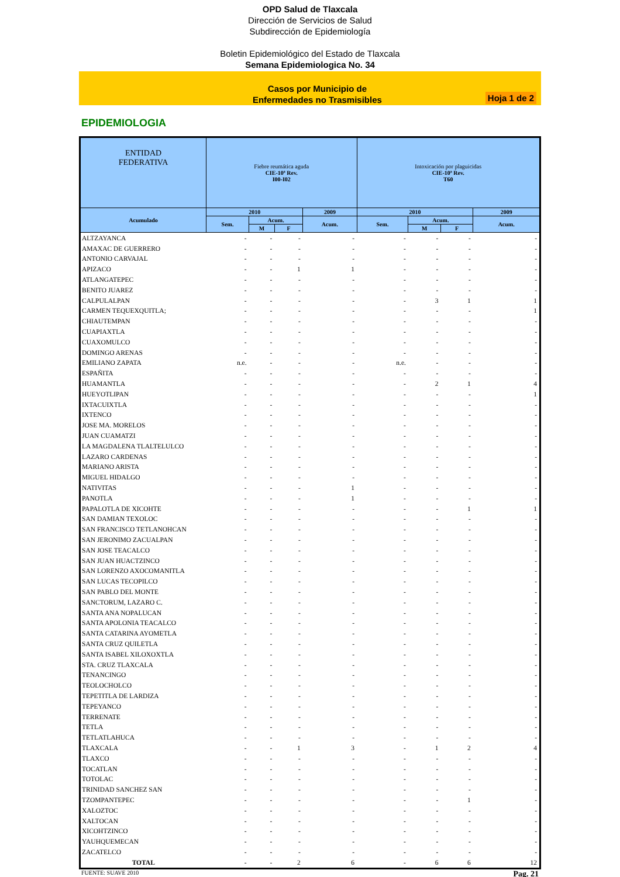OPD Salud de Tlaxcala
Dirección de Servicios de Salud
Subdirección de Epidemiología
Boletin Epidemiológico del Estado de Tlaxcala
Semana Epidemiologica No. 34
Casos por Municipio de
Enfermedades no Trasmisibles
Hoja 1 de 2
EPIDEMIOLOGIA
| ENTIDAD FEDERATIVA | Fiebre reumática aguda CIE-10ª Rev. I00-I02 | | | | Intoxicación por plaguicidas CIE-10ª Rev. T60 | | | |
| --- | --- | --- | --- | --- | --- | --- | --- | --- |
| Acumulado | 2010 | | | 2009 | 2010 | | | 2009 |
| | Sem. | Acum. | | Acum. | Sem. | Acum. | | Acum. |
| | | M | F | | | M | F | |
| ALTZAYANCA | - | - | - | - | - | - | - | - |
| AMAXAC DE GUERRERO | - | - | - | - | - | - | - | - |
| ANTONIO CARVAJAL | - | - | - | - | - | - | - | - |
| APIZACO | - | - | 1 | 1 | - | - | - | - |
| ATLANGATEPEC | - | - | - | - | - | - | - | - |
| BENITO JUAREZ | - | - | - | - | - | - | - | - |
| CALPULALPAN | - | - | - | - | - | 3 | 1 | 1 |
| CARMEN TEQUEXQUITLA; | - | - | - | - | - | - | - | 1 |
| CHIAUTEMPAN | - | - | - | - | - | - | - | - |
| CUAPIAXTLA | - | - | - | - | - | - | - | - |
| CUAXOMULCO | - | - | - | - | - | - | - | - |
| DOMINGO ARENAS | - | - | - | - | - | - | - | - |
| EMILIANO ZAPATA | n.e. | - | - | - | n.e. | - | - | - |
| ESPAÑITA | - | - | - | - | - | - | - | - |
| HUAMANTLA | - | - | - | - | - | 2 | 1 | 4 |
| HUEYOTLIPAN | - | - | - | - | - | - | - | 1 |
| IXTACUIXTLA | - | - | - | - | - | - | - | - |
| IXTENCO | - | - | - | - | - | - | - | - |
| JOSE MA. MORELOS | - | - | - | - | - | - | - | - |
| JUAN CUAMATZI | - | - | - | - | - | - | - | - |
| LA MAGDALENA TLALTELULCO | - | - | - | - | - | - | - | - |
| LAZARO CARDENAS | - | - | - | - | - | - | - | - |
| MARIANO ARISTA | - | - | - | - | - | - | - | - |
| MIGUEL HIDALGO | - | - | - | - | - | - | - | - |
| NATIVITAS | - | - | - | 1 | - | - | - | - |
| PANOTLA | - | - | - | 1 | - | - | - | - |
| PAPALOTLA DE XICOHTE | - | - | - | - | - | - | 1 | 1 |
| SAN DAMIAN TEXOLOC | - | - | - | - | - | - | - | - |
| SAN FRANCISCO TETLANOHCAN | - | - | - | - | - | - | - | - |
| SAN JERONIMO ZACUALPAN | - | - | - | - | - | - | - | - |
| SAN JOSE TEACALCO | - | - | - | - | - | - | - | - |
| SAN JUAN HUACTZINCO | - | - | - | - | - | - | - | - |
| SAN LORENZO AXOCOMANITLA | - | - | - | - | - | - | - | - |
| SAN LUCAS TECOPILCO | - | - | - | - | - | - | - | - |
| SAN PABLO DEL MONTE | - | - | - | - | - | - | - | - |
| SANCTORUM, LAZARO C. | - | - | - | - | - | - | - | - |
| SANTA ANA NOPALUCAN | - | - | - | - | - | - | - | - |
| SANTA APOLONIA TEACALCO | - | - | - | - | - | - | - | - |
| SANTA CATARINA AYOMETLA | - | - | - | - | - | - | - | - |
| SANTA CRUZ QUILETLA | - | - | - | - | - | - | - | - |
| SANTA ISABEL XILOXOXTLA | - | - | - | - | - | - | - | - |
| STA. CRUZ TLAXCALA | - | - | - | - | - | - | - | - |
| TENANCINGO | - | - | - | - | - | - | - | - |
| TEOLOCHOLCO | - | - | - | - | - | - | - | - |
| TEPETITLA DE LARDIZA | - | - | - | - | - | - | - | - |
| TEPEYANCO | - | - | - | - | - | - | - | - |
| TERRENATE | - | - | - | - | - | - | - | - |
| TETLA | - | - | - | - | - | - | - | - |
| TETLATLAHUCA | - | - | - | - | - | - | - | - |
| TLAXCALA | - | - | 1 | 3 | - | 1 | 2 | 4 |
| TLAXCO | - | - | - | - | - | - | - | - |
| TOCATLAN | - | - | - | - | - | - | - | - |
| TOTOLAC | - | - | - | - | - | - | - | - |
| TRINIDAD SANCHEZ SAN | - | - | - | - | - | - | - | - |
| TZOMPANTEPEC | - | - | - | - | - | - | 1 | - |
| XALOZTOC | - | - | - | - | - | - | - | - |
| XALTOCAN | - | - | - | - | - | - | - | - |
| XICOHTZINCO | - | - | - | - | - | - | - | - |
| YAUHQUEMECAN | - | - | - | - | - | - | - | - |
| ZACATELCO | - | - | - | - | - | - | - | - |
| TOTAL | - | - | 2 | 6 | - | 6 | 6 | 12 |
FUENTE: SUAVE 2010 Pag. 21